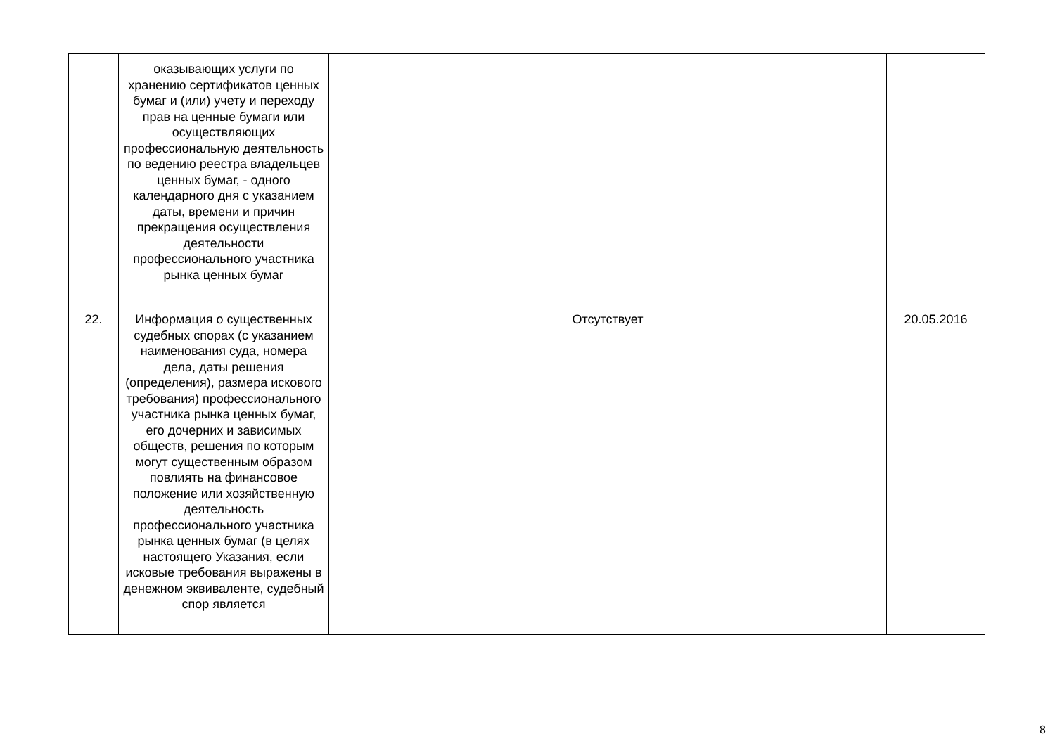| | оказывающих услуги по хранению сертификатов ценных бумаг и (или) учету и переходу прав на ценные бумаги или осуществляющих профессиональную деятельность по ведению реестра владельцев ценных бумаг, - одного календарного дня с указанием даты, времени и причин прекращения осуществления деятельности профессионального участника рынка ценных бумаг | | |
| 22. | Информация о существенных судебных спорах (с указанием наименования суда, номера дела, даты решения (определения), размера искового требования) профессионального участника рынка ценных бумаг, его дочерних и зависимых обществ, решения по которым могут существенным образом повлиять на финансовое положение или хозяйственную деятельность профессионального участника рынка ценных бумаг (в целях настоящего Указания, если исковые требования выражены в денежном эквиваленте, судебный спор является | Отсутствует | 20.05.2016 |
8